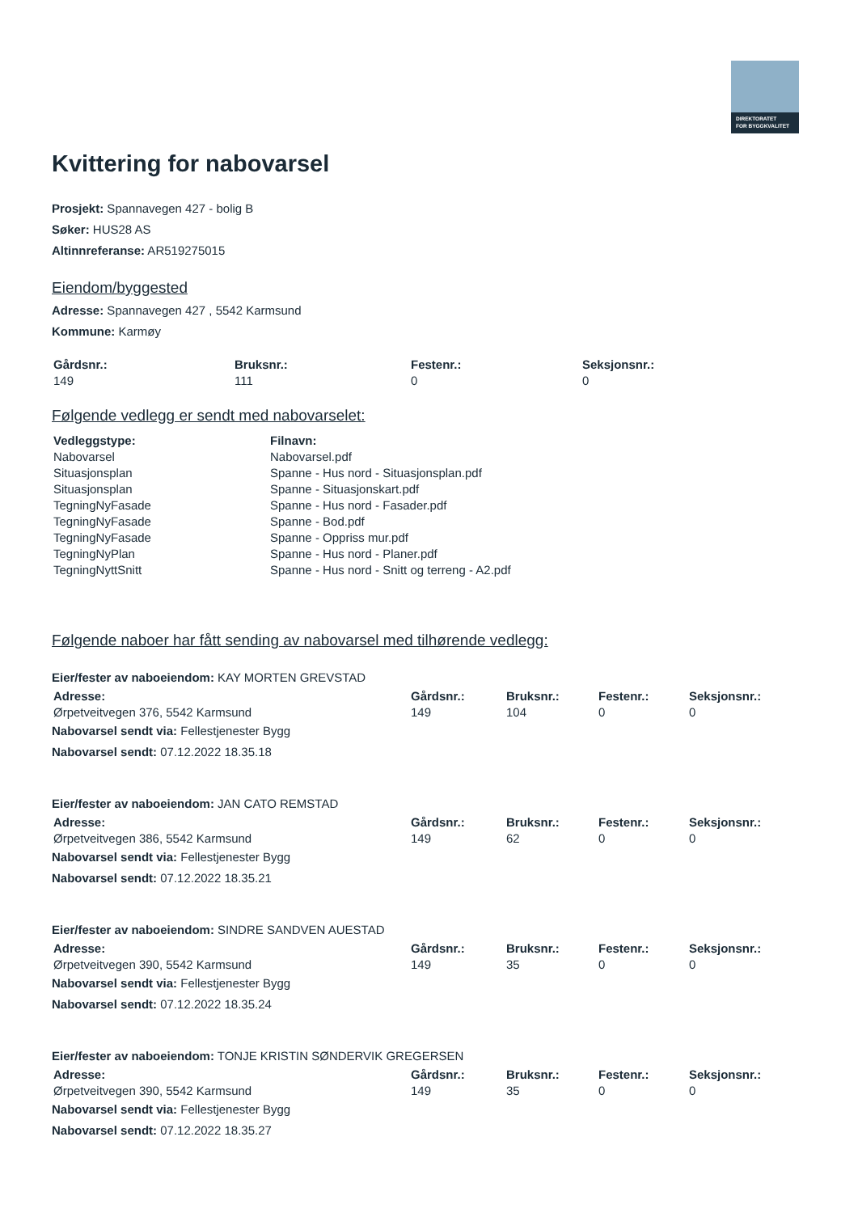DIREKTORATET
FOR BYGGKVALITET
Kvittering for nabovarsel
Prosjekt: Spannavegen 427 - bolig B
Søker: HUS28 AS
Altinnreferanse: AR519275015
Eiendom/byggested
Adresse: Spannavegen 427 , 5542 Karmsund
Kommune: Karmøy
| Gårdsnr.: | Bruksnr.: | Festenr.: | Seksjonsnr.: |
| --- | --- | --- | --- |
| 149 | 111 | 0 | 0 |
Følgende vedlegg er sendt med nabovarselet:
| Vedleggstype: | Filnavn: |
| --- | --- |
| Nabovarsel | Nabovarsel.pdf |
| Situasjonsplan | Spanne - Hus nord - Situasjonsplan.pdf |
| Situasjonsplan | Spanne - Situasjonskart.pdf |
| TegningNyFasade | Spanne - Hus nord - Fasader.pdf |
| TegningNyFasade | Spanne - Bod.pdf |
| TegningNyFasade | Spanne - Oppriss mur.pdf |
| TegningNyPlan | Spanne - Hus nord - Planer.pdf |
| TegningNyttSnitt | Spanne - Hus nord - Snitt og terreng - A2.pdf |
Følgende naboer har fått sending av nabovarsel med tilhørende vedlegg:
Eier/fester av naboeiendom: KAY MORTEN GREVSTAD
| Adresse: | Gårdsnr.: | Bruksnr.: | Festenr.: | Seksjonsnr.: |
| --- | --- | --- | --- | --- |
| Ørpetveitvegen 376, 5542 Karmsund | 149 | 104 | 0 | 0 |
Nabovarsel sendt via: Fellestjenester Bygg
Nabovarsel sendt: 07.12.2022 18.35.18
Eier/fester av naboeiendom: JAN CATO REMSTAD
| Adresse: | Gårdsnr.: | Bruksnr.: | Festenr.: | Seksjonsnr.: |
| --- | --- | --- | --- | --- |
| Ørpetveitvegen 386, 5542 Karmsund | 149 | 62 | 0 | 0 |
Nabovarsel sendt via: Fellestjenester Bygg
Nabovarsel sendt: 07.12.2022 18.35.21
Eier/fester av naboeiendom: SINDRE SANDVEN AUESTAD
| Adresse: | Gårdsnr.: | Bruksnr.: | Festenr.: | Seksjonsnr.: |
| --- | --- | --- | --- | --- |
| Ørpetveitvegen 390, 5542 Karmsund | 149 | 35 | 0 | 0 |
Nabovarsel sendt via: Fellestjenester Bygg
Nabovarsel sendt: 07.12.2022 18.35.24
Eier/fester av naboeiendom: TONJE KRISTIN SØNDERVIK GREGERSEN
| Adresse: | Gårdsnr.: | Bruksnr.: | Festenr.: | Seksjonsnr.: |
| --- | --- | --- | --- | --- |
| Ørpetveitvegen 390, 5542 Karmsund | 149 | 35 | 0 | 0 |
Nabovarsel sendt via: Fellestjenester Bygg
Nabovarsel sendt: 07.12.2022 18.35.27